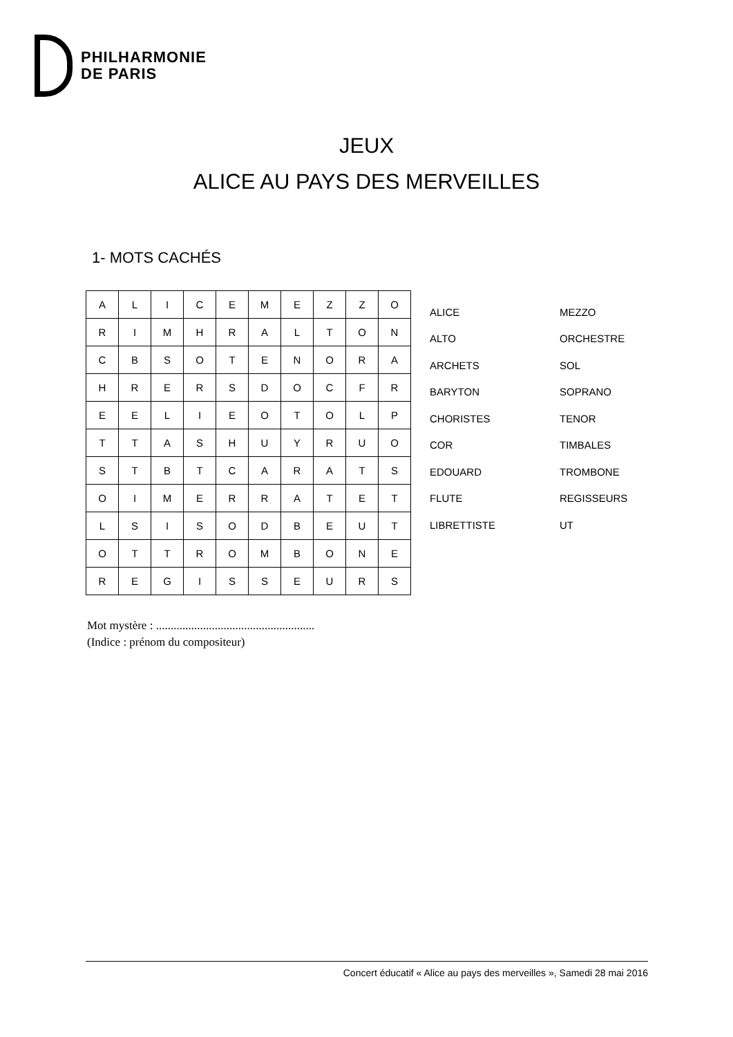PHILHARMONIE
DE PARIS
JEUX
ALICE AU PAYS DES MERVEILLES
1- MOTS CACHÉS
| A | L | I | C | E | M | E | Z | Z | O |
| R | I | M | H | R | A | L | T | O | N |
| C | B | S | O | T | E | N | O | R | A |
| H | R | E | R | S | D | O | C | F | R |
| E | E | L | I | E | O | T | O | L | P |
| T | T | A | S | H | U | Y | R | U | O |
| S | T | B | T | C | A | R | A | T | S |
| O | I | M | E | R | R | A | T | E | T |
| L | S | I | S | O | D | B | E | U | T |
| O | T | T | R | O | M | B | O | N | E |
| R | E | G | I | S | S | E | U | R | S |
| ALICE | MEZZO |
| ALTO | ORCHESTRE |
| ARCHETS | SOL |
| BARYTON | SOPRANO |
| CHORISTES | TENOR |
| COR | TIMBALES |
| EDOUARD | TROMBONE |
| FLUTE | REGISSEURS |
| LIBRETTISTE | UT |
Mot mystère : ......................................................
(Indice : prénom du compositeur)
Concert éducatif « Alice au pays des merveilles », Samedi 28 mai 2016